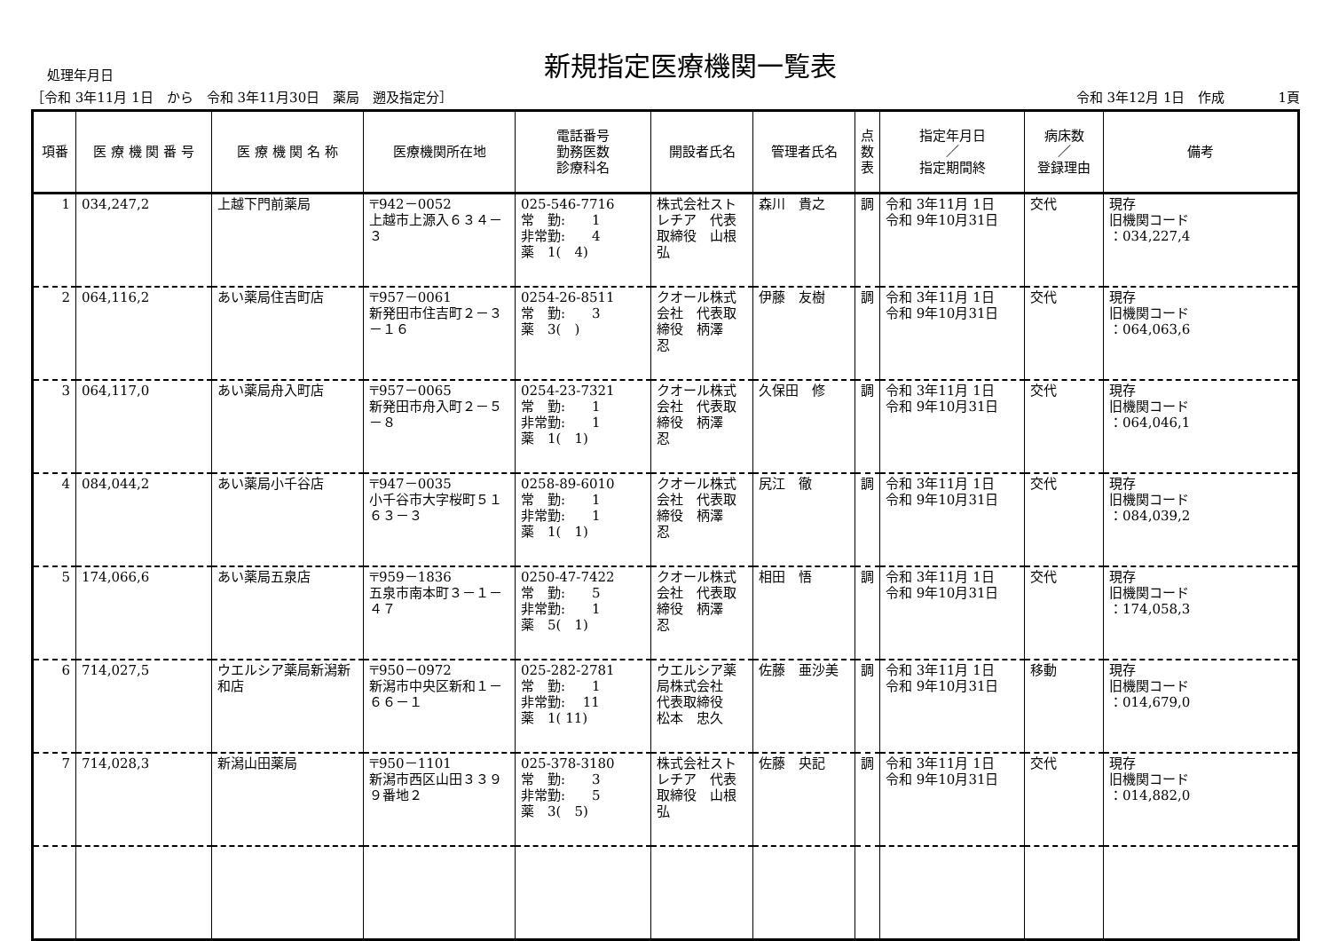処理年月日
新規指定医療機関一覧表
［令和 3年11月 1日　から　令和 3年11月30日　薬局　遡及指定分］ 令和 3年12月 1日　作成　　　　1頁
| 項番 | 医 療 機 関 番 号 | 医 療 機 関 名 称 | 医療機関所在地 | 電話番号 勤務医数 診療科名 | 開設者氏名 | 管理者氏名 | 点 数 表 | 指定年月日 ／ 指定期間終 | 病床数 ／ 登録理由 | 備考 |
| --- | --- | --- | --- | --- | --- | --- | --- | --- | --- | --- |
| 1 | 034,247,2 | 上越下門前薬局 | 〒942－0052 上越市上源入６３４－３ | 025-546-7716 常 勤: 1 非常勤: 4 薬 1( 4) | 株式会社ストレチア 代表取締役 山根 弘 | 森川 貴之 | 調 | 令和 3年11月 1日 令和 9年10月31日 | 交代 | 現存 旧機関コード ：034,227,4 |
| 2 | 064,116,2 | あい薬局住吉町店 | 〒957－0061 新発田市住吉町２－３－１６ | 0254-26-8511 常 勤: 3 薬 3( ) | クオール株式会社 代表取締役 柄澤 忍 | 伊藤 友樹 | 調 | 令和 3年11月 1日 令和 9年10月31日 | 交代 | 現存 旧機関コード ：064,063,6 |
| 3 | 064,117,0 | あい薬局舟入町店 | 〒957－0065 新発田市舟入町２－５－８ | 0254-23-7321 常 勤: 1 非常勤: 1 薬 1( 1) | クオール株式会社 代表取締役 柄澤 忍 | 久保田 修 | 調 | 令和 3年11月 1日 令和 9年10月31日 | 交代 | 現存 旧機関コード ：064,046,1 |
| 4 | 084,044,2 | あい薬局小千谷店 | 〒947－0035 小千谷市大字桜町５１６３－３ | 0258-89-6010 常 勤: 1 非常勤: 1 薬 1( 1) | クオール株式会社 代表取締役 柄澤 忍 | 尻江 徹 | 調 | 令和 3年11月 1日 令和 9年10月31日 | 交代 | 現存 旧機関コード ：084,039,2 |
| 5 | 174,066,6 | あい薬局五泉店 | 〒959－1836 五泉市南本町３－１－４７ | 0250-47-7422 常 勤: 5 非常勤: 1 薬 5( 1) | クオール株式会社 代表取締役 柄澤 忍 | 相田 悟 | 調 | 令和 3年11月 1日 令和 9年10月31日 | 交代 | 現存 旧機関コード ：174,058,3 |
| 6 | 714,027,5 | ウエルシア薬局新潟新和店 | 〒950－0972 新潟市中央区新和１－６６－１ | 025-282-2781 常 勤: 1 非常勤: 11 薬 1( 11) | ウエルシア薬局株式会社 代表取締役 松本 忠久 | 佐藤 亜沙美 | 調 | 令和 3年11月 1日 令和 9年10月31日 | 移動 | 現存 旧機関コード ：014,679,0 |
| 7 | 714,028,3 | 新潟山田薬局 | 〒950－1101 新潟市西区山田３３９９番地２ | 025-378-3180 常 勤: 3 非常勤: 5 薬 3( 5) | 株式会社ストレチア 代表取締役 山根 弘 | 佐藤 央記 | 調 | 令和 3年11月 1日 令和 9年10月31日 | 交代 | 現存 旧機関コード ：014,882,0 |